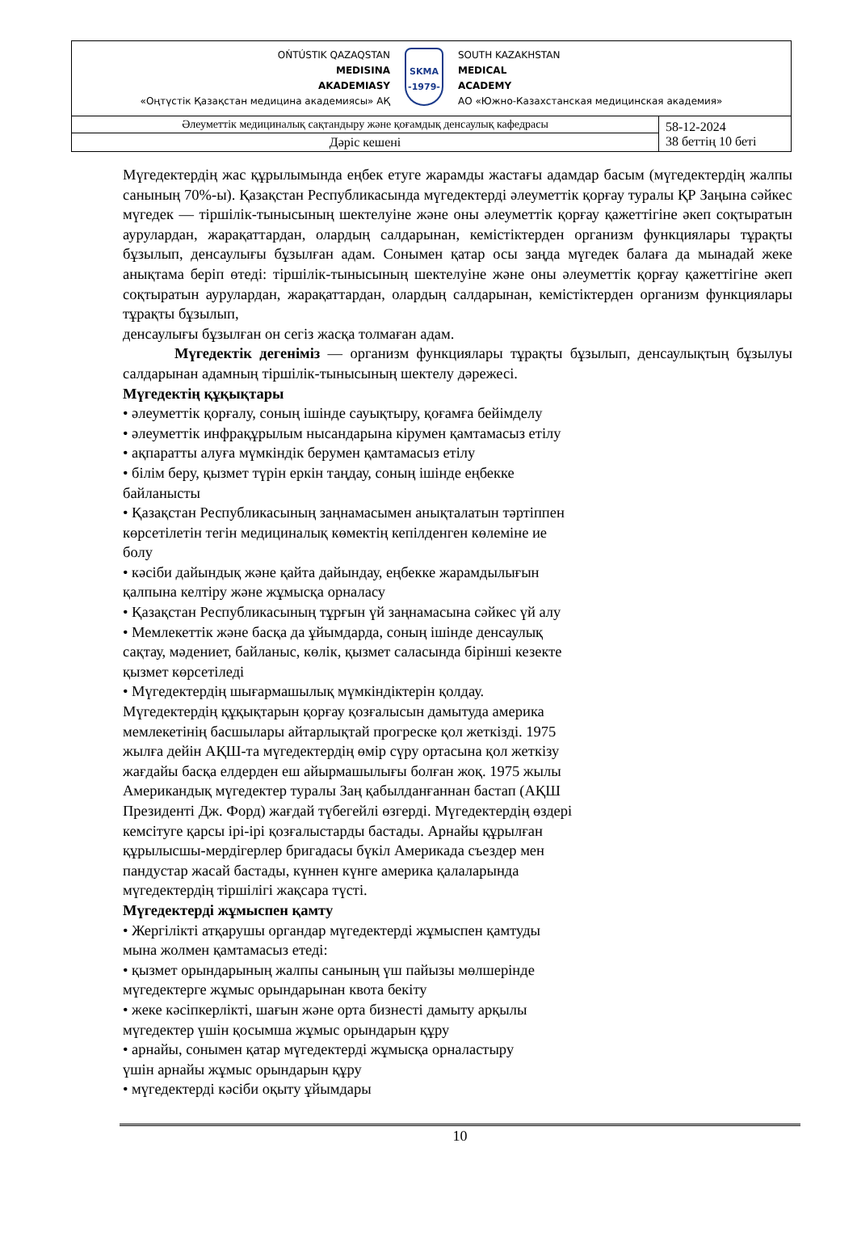| OŃTÚSTIK QAZAQSTAN MEDISINA AKADEMIASY «Оңтүстік Қазақстан медицина академиясы» АҚ SKMA -1979- SOUTH KAZAKHSTAN MEDICAL ACADEMY АО «Южно-Казахстанская медицинская академия» | |
| Әлеуметтік медициналық сақтандыру және қоғамдық денсаулық кафедрасы | 58-12-2024 38 беттің 10 беті |
| Дәріс кешені | |
Мүгедектердің жас құрылымында еңбек етуге жарамды жастағы адамдар басым (мүгедектердің жалпы санының 70%-ы). Қазақстан Республикасында мүгедектерді әлеуметтік қорғау туралы ҚР Заңына сәйкес мүгедек — тіршілік-тынысының шектелуіне және оны әлеуметтік қорғау қажеттігіне әкеп соқтыратын аурулардан, жарақаттардан, олардың салдарынан, кемістіктерден организм функциялары тұрақты бұзылып, денсаулығы бұзылған адам. Сонымен қатар осы заңда мүгедек балаға да мынадай жеке анықтама беріп өтеді: тіршілік-тынысының шектелуіне және оны әлеуметтік қорғау қажеттігіне әкеп соқтыратын аурулардан, жарақаттардан, олардың салдарынан, кемістіктерден организм функциялары тұрақты бұзылып,
денсаулығы бұзылған он сегіз жасқа толмаған адам.
Мүгедектік дегеніміз — организм функциялары тұрақты бұзылып, денсаулықтың бұзылуы салдарынан адамның тіршілік-тынысының шектелу дәрежесі.
Мүгедектің құқықтары
• әлеуметтік қорғалу, соның ішінде сауықтыру, қоғамға бейімделу
• әлеуметтік инфрақұрылым нысандарына кірумен қамтамасыз етілу
• ақпаратты алуға мүмкіндік берумен қамтамасыз етілу
• білім беру, қызмет түрін еркін таңдау, соның ішінде еңбекке
байланысты
• Қазақстан Республикасының заңнамасымен анықталатын тәртіппен
көрсетілетін тегін медициналық көмектің кепілденген көлеміне ие
болу
• кәсіби дайындық және қайта дайындау, еңбекке жарамдылығын
қалпына келтіру және жұмысқа орналасу
• Қазақстан Республикасының тұрғын үй заңнамасына сәйкес үй алу
• Мемлекеттік және басқа да ұйымдарда, соның ішінде денсаулық
сақтау, мәдениет, байланыс, көлік, қызмет саласында бірінші кезекте
қызмет көрсетіледі
• Мүгедектердің шығармашылық мүмкіндіктерін қолдау.
Мүгедектердің құқықтарын қорғау қозғалысын дамытуда америка
мемлекетінің басшылары айтарлықтай прогреске қол жеткізді. 1975
жылға дейін АҚШ-та мүгедектердің өмір сүру ортасына қол жеткізу
жағдайы басқа елдерден еш айырмашылығы болған жоқ. 1975 жылы
Американдық мүгедектер туралы Заң қабылданғаннан бастап (АҚШ
Президенті Дж. Форд) жағдай түбегейлі өзгерді. Мүгедектердің өздері
кемсітуге қарсы ірі-ірі қозғалыстарды бастады. Арнайы құрылған
құрылысшы-мердігерлер бригадасы бүкіл Америкада съездер мен
пандустар жасай бастады, күннен күнге америка қалаларында
мүгедектердің тіршілігі жақсара түсті.
Мүгедектерді жұмыспен қамту
• Жергілікті атқарушы органдар мүгедектерді жұмыспен қамтуды
мына жолмен қамтамасыз етеді:
• қызмет орындарының жалпы санының үш пайызы мөлшерінде
мүгедектерге жұмыс орындарынан квота бекіту
• жеке кәсіпкерлікті, шағын және орта бизнесті дамыту арқылы
мүгедектер үшін қосымша жұмыс орындарын құру
• арнайы, сонымен қатар мүгедектерді жұмысқа орналастыру
үшін арнайы жұмыс орындарын құру
• мүгедектерді кәсіби оқыту ұйымдары
10